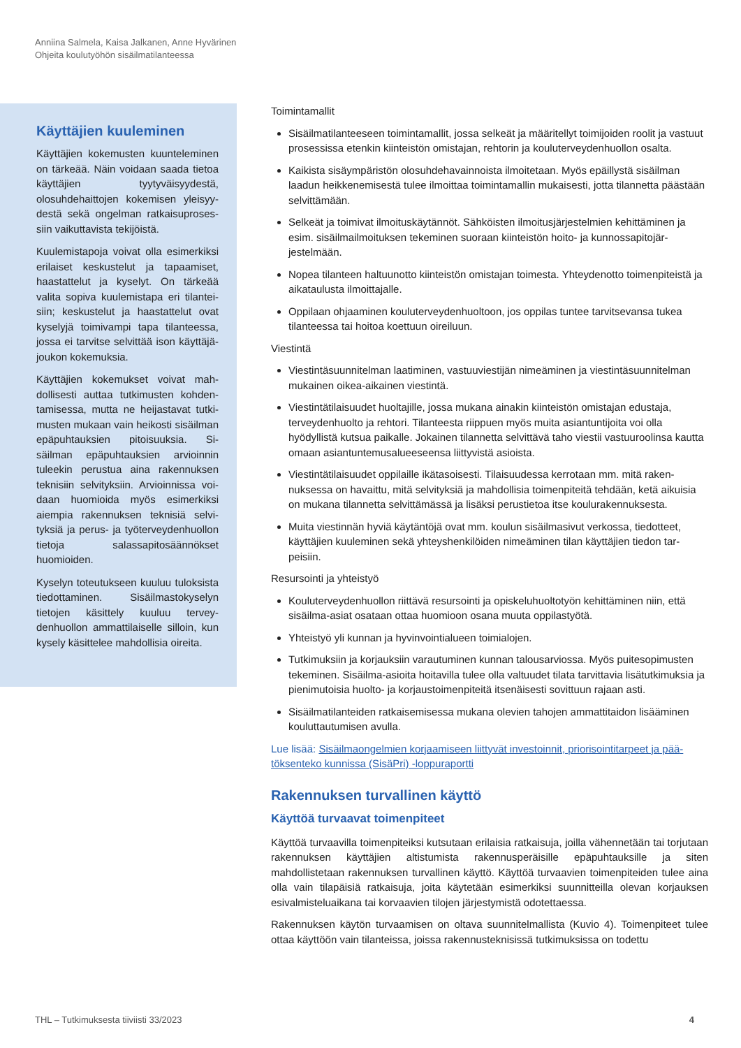Anniina Salmela, Kaisa Jalkanen, Anne Hyvärinen
Ohjeita koulutyöhön sisäilmatilanteessa
Käyttäjien kuuleminen
Käyttäjien kokemusten kuuntelemi­nen on tärkeää. Näin voidaan saada tietoa käyttäjien tyytyväisyydestä, olosuhdehaittojen kokemisen yleisyy­destä sekä ongelman ratkaisuproses­siin vaikuttavista tekijöistä.
Kuulemistapoja voivat olla esimer­kiksi erilaiset keskustelut ja tapaami­set, haastattelut ja kyselyt. On tärkeää valita sopiva kuulemistapa eri tilantei­siin; keskustelut ja haastattelut ovat kyselyjä toimivampi tapa tilanteessa, jossa ei tarvitse selvittää ison käyttäjä­joukon kokemuksia.
Käyttäjien kokemukset voivat mah­dollisesti auttaa tutkimusten kohden­tamisessa, mutta ne heijastavat tutki­musten mukaan vain heikosti sisäil­man epäpuhtauksien pitoisuuksia. Si­säilman epäpuhtauksien arvioinnin tuleekin perustua aina rakennuksen teknisiin selvityksiin. Arvioinnissa voi­daan huomioida myös esimerkiksi aiempia rakennuksen teknisiä selvi­tyksiä ja perus- ja työterveydenhuol­lon tietoja salassapitosäännökset huomioiden.
Kyselyn toteutukseen kuuluu tulok­sista tiedottaminen. Sisäilmastoky­selyn tietojen käsittely kuuluu tervey­denhuollon ammattilaiselle silloin, kun kysely käsittelee mahdollisia oi­reita.
Toimintamallit
Sisäilmatilanteeseen toimintamallit, jossa selkeät ja määritellyt toimijoiden roolit ja vastuut prosessissa etenkin kiinteistön omistajan, rehtorin ja kouluterveydenhuollon osalta.
Kaikista sisäympäristön olosuhdehavainnoista ilmoitetaan. Myös epäillystä sisäilman laadun heikkenemisestä tulee ilmoittaa toimintamallin mukaisesti, jotta tilannetta päästään selvittämään.
Selkeät ja toimivat ilmoituskäytännöt. Sähköisten ilmoitusjärjestelmien kehittäminen ja esim. sisäilmailmoituksen tekeminen suoraan kiinteistön hoito- ja kunnossapitojär­jestelmään.
Nopea tilanteen haltuunotto kiinteistön omistajan toimesta. Yhteydenotto toimenpi­teistä ja aikataulusta ilmoittajalle.
Oppilaan ohjaaminen kouluterveydenhuoltoon, jos oppilas tuntee tarvitsevansa tukea tilanteessa tai hoitoa koettuun oireiluun.
Viestintä
Viestintäsuunnitelman laatiminen, vastuuviestijän nimeäminen ja viestintäsuunnitel­man mukainen oikea-aikainen viestintä.
Viestintätilaisuudet huoltajille, jossa mukana ainakin kiinteistön omistajan edustaja, terveydenhuolto ja rehtori. Tilanteesta riippuen myös muita asiantuntijoita voi olla hyödyllistä kutsua paikalle. Jokainen tilannetta selvittävä taho viestii vastuuroolinsa kautta omaan asiantuntemusalueeseensa liittyvistä asioista.
Viestintätilaisuudet oppilaille ikätasoisesti. Tilaisuudessa kerrotaan mm. mitä raken­nuksessa on havaittu, mitä selvityksiä ja mahdollisia toimenpiteitä tehdään, ketä aikui­sia on mukana tilannetta selvittämässä ja lisäksi perustietoa itse koulurakennuksesta.
Muita viestinnän hyviä käytäntöjä ovat mm. koulun sisäilmasivut verkossa, tiedotteet, käyttäjien kuuleminen sekä yhteyshenkilöiden nimeäminen tilan käyttäjien tiedon tar­peisiin.
Resursointi ja yhteistyö
Kouluterveydenhuollon riittävä resursointi ja opiskeluhuoltotyön kehittäminen niin, että sisäilma-asiat osataan ottaa huomioon osana muuta oppilastyötä.
Yhteistyö yli kunnan ja hyvinvointialueen toimialojen.
Tutkimuksiin ja korjauksiin varautuminen kunnan talousarviossa. Myös puitesopimus­ten tekeminen. Sisäilma-asioita hoitavilla tulee olla valtuudet tilata tarvittavia lisätut­kimuksia ja pienimutoisia huolto- ja korjaustoimenpiteitä itsenäisesti sovittuun rajaan asti.
Sisäilmatilanteiden ratkaisemisessa mukana olevien tahojen ammattitaidon lisäämi­nen kouluttautumisen avulla.
Lue lisää: Sisäilmaongelmien korjaamiseen liittyvät investoinnit, priorisointitarpeet ja pää­töksenteko kunnissa (SisäPri) -loppuraportti
Rakennuksen turvallinen käyttö
Käyttöä turvaavat toimenpiteet
Käyttöä turvaavilla toimenpiteiksi kutsutaan erilaisia ratkaisuja, joilla vähennetään tai tor­jutaan rakennuksen käyttäjien altistumista rakennusperäisille epäpuhtauksille ja siten mahdollistetaan rakennuksen turvallinen käyttö. Käyttöä turvaavien toimenpiteiden tulee aina olla vain tilapäisiä ratkaisuja, joita käytetään esimerkiksi suunnitteilla olevan korjauk­sen esivalmisteluaikana tai korvaavien tilojen järjestymistä odotettaessa.
Rakennuksen käytön turvaamisen on oltava suunnitelmallista (Kuvio 4). Toimenpiteet tulee ottaa käyttöön vain tilanteissa, joissa rakennusteknisissä tutkimuksissa on todettu
THL – Tutkimuksesta tiiviisti 33/2023 4